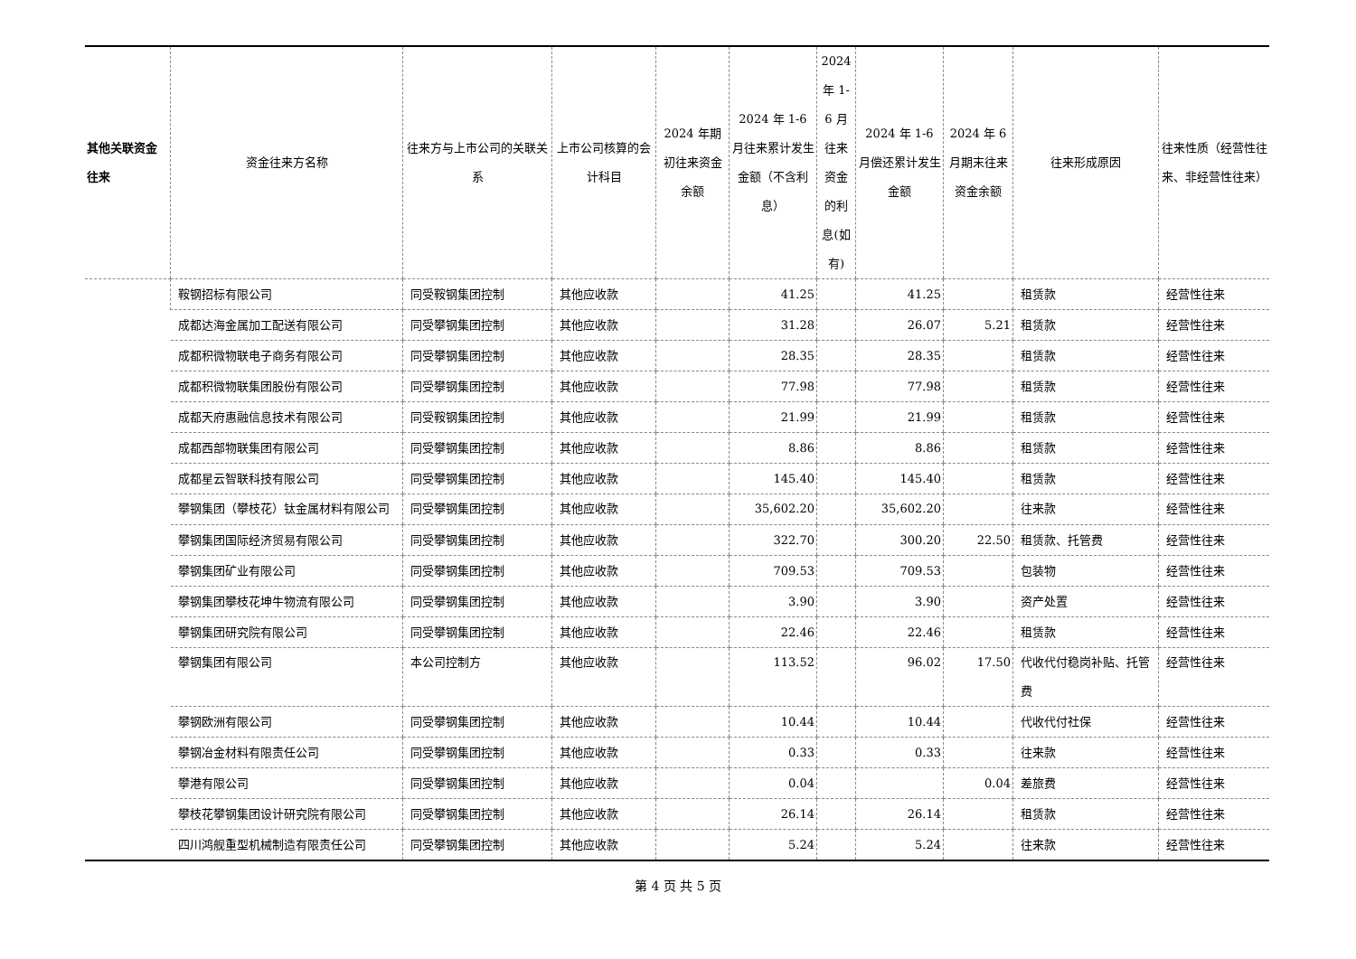| 其他关联资金往来 | 资金往来方名称 | 往来方与上市公司的关联关系 | 上市公司核算的会计科目 | 2024 年期初往来资金余额 | 2024 年 1-6 月往来累计发生金额（不含利息） | 2024 年 1-6 月往来资金的利息(如有) | 2024 年 1-6 月偿还累计发生金额 | 2024 年 6 月期末往来资金余额 | 往来形成原因 | 往来性质（经营性往来、非经营性往来） |
| --- | --- | --- | --- | --- | --- | --- | --- | --- | --- | --- |
| | 鞍钢招标有限公司 | 同受鞍钢集团控制 | 其他应收款 | | 41.25 | | 41.25 | | 租赁款 | 经营性往来 |
| | 成都达海金属加工配送有限公司 | 同受攀钢集团控制 | 其他应收款 | | 31.28 | | 26.07 | 5.21 | 租赁款 | 经营性往来 |
| | 成都积微物联电子商务有限公司 | 同受攀钢集团控制 | 其他应收款 | | 28.35 | | 28.35 | | 租赁款 | 经营性往来 |
| | 成都积微物联集团股份有限公司 | 同受攀钢集团控制 | 其他应收款 | | 77.98 | | 77.98 | | 租赁款 | 经营性往来 |
| | 成都天府惠融信息技术有限公司 | 同受鞍钢集团控制 | 其他应收款 | | 21.99 | | 21.99 | | 租赁款 | 经营性往来 |
| | 成都西部物联集团有限公司 | 同受攀钢集团控制 | 其他应收款 | | 8.86 | | 8.86 | | 租赁款 | 经营性往来 |
| | 成都星云智联科技有限公司 | 同受攀钢集团控制 | 其他应收款 | | 145.40 | | 145.40 | | 租赁款 | 经营性往来 |
| | 攀钢集团（攀枝花）钛金属材料有限公司 | 同受攀钢集团控制 | 其他应收款 | | 35,602.20 | | 35,602.20 | | 往来款 | 经营性往来 |
| | 攀钢集团国际经济贸易有限公司 | 同受攀钢集团控制 | 其他应收款 | | 322.70 | | 300.20 | 22.50 | 租赁款、托管费 | 经营性往来 |
| | 攀钢集团矿业有限公司 | 同受攀钢集团控制 | 其他应收款 | | 709.53 | | 709.53 | | 包装物 | 经营性往来 |
| | 攀钢集团攀枝花坤牛物流有限公司 | 同受攀钢集团控制 | 其他应收款 | | 3.90 | | 3.90 | | 资产处置 | 经营性往来 |
| | 攀钢集团研究院有限公司 | 同受攀钢集团控制 | 其他应收款 | | 22.46 | | 22.46 | | 租赁款 | 经营性往来 |
| | 攀钢集团有限公司 | 本公司控制方 | 其他应收款 | | 113.52 | | 96.02 | 17.50 | 代收代付稳岗补贴、托管费 | 经营性往来 |
| | 攀钢欧洲有限公司 | 同受攀钢集团控制 | 其他应收款 | | 10.44 | | 10.44 | | 代收代付社保 | 经营性往来 |
| | 攀钢冶金材料有限责任公司 | 同受攀钢集团控制 | 其他应收款 | | 0.33 | | 0.33 | | 往来款 | 经营性往来 |
| | 攀港有限公司 | 同受攀钢集团控制 | 其他应收款 | | 0.04 | | | 0.04 | 差旅费 | 经营性往来 |
| | 攀枝花攀钢集团设计研究院有限公司 | 同受攀钢集团控制 | 其他应收款 | | 26.14 | | 26.14 | | 租赁款 | 经营性往来 |
| | 四川鸿舰重型机械制造有限责任公司 | 同受攀钢集团控制 | 其他应收款 | | 5.24 | | 5.24 | | 往来款 | 经营性往来 |
第 4 页 共 5 页